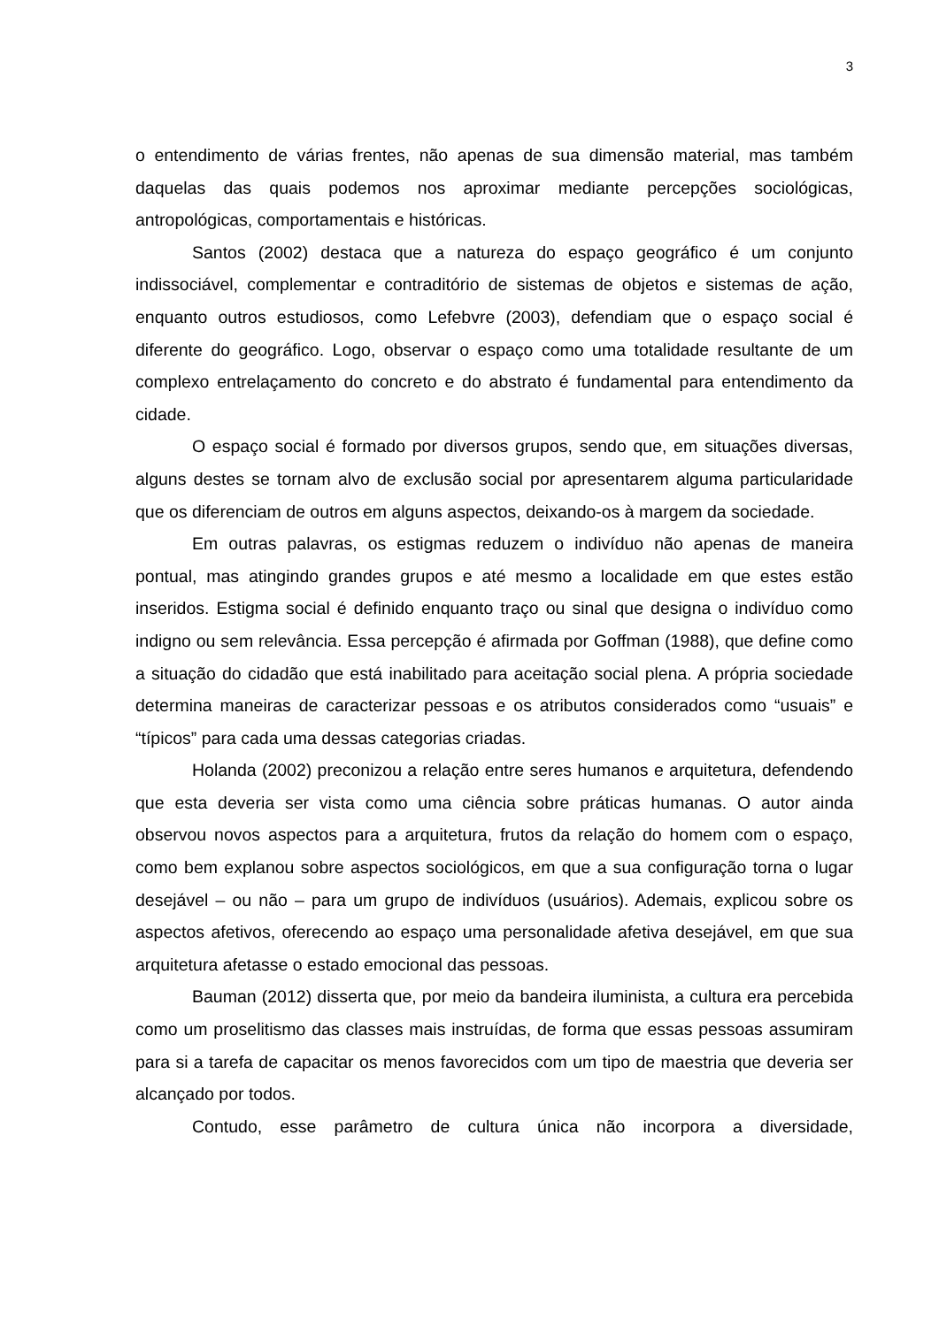3
o entendimento de várias frentes, não apenas de sua dimensão material, mas também daquelas das quais podemos nos aproximar mediante percepções sociológicas, antropológicas, comportamentais e históricas.
Santos (2002) destaca que a natureza do espaço geográfico é um conjunto indissociável, complementar e contraditório de sistemas de objetos e sistemas de ação, enquanto outros estudiosos, como Lefebvre (2003), defendiam que o espaço social é diferente do geográfico. Logo, observar o espaço como uma totalidade resultante de um complexo entrelaçamento do concreto e do abstrato é fundamental para entendimento da cidade.
O espaço social é formado por diversos grupos, sendo que, em situações diversas, alguns destes se tornam alvo de exclusão social por apresentarem alguma particularidade que os diferenciam de outros em alguns aspectos, deixando-os à margem da sociedade.
Em outras palavras, os estigmas reduzem o indivíduo não apenas de maneira pontual, mas atingindo grandes grupos e até mesmo a localidade em que estes estão inseridos. Estigma social é definido enquanto traço ou sinal que designa o indivíduo como indigno ou sem relevância. Essa percepção é afirmada por Goffman (1988), que define como a situação do cidadão que está inabilitado para aceitação social plena. A própria sociedade determina maneiras de caracterizar pessoas e os atributos considerados como “usuais” e “típicos” para cada uma dessas categorias criadas.
Holanda (2002) preconizou a relação entre seres humanos e arquitetura, defendendo que esta deveria ser vista como uma ciência sobre práticas humanas. O autor ainda observou novos aspectos para a arquitetura, frutos da relação do homem com o espaço, como bem explanou sobre aspectos sociológicos, em que a sua configuração torna o lugar desejável – ou não – para um grupo de indivíduos (usuários). Ademais, explicou sobre os aspectos afetivos, oferecendo ao espaço uma personalidade afetiva desejável, em que sua arquitetura afetasse o estado emocional das pessoas.
Bauman (2012) disserta que, por meio da bandeira iluminista, a cultura era percebida como um proselitismo das classes mais instruídas, de forma que essas pessoas assumiram para si a tarefa de capacitar os menos favorecidos com um tipo de maestria que deveria ser alcançado por todos.
Contudo, esse parâmetro de cultura única não incorpora a diversidade,